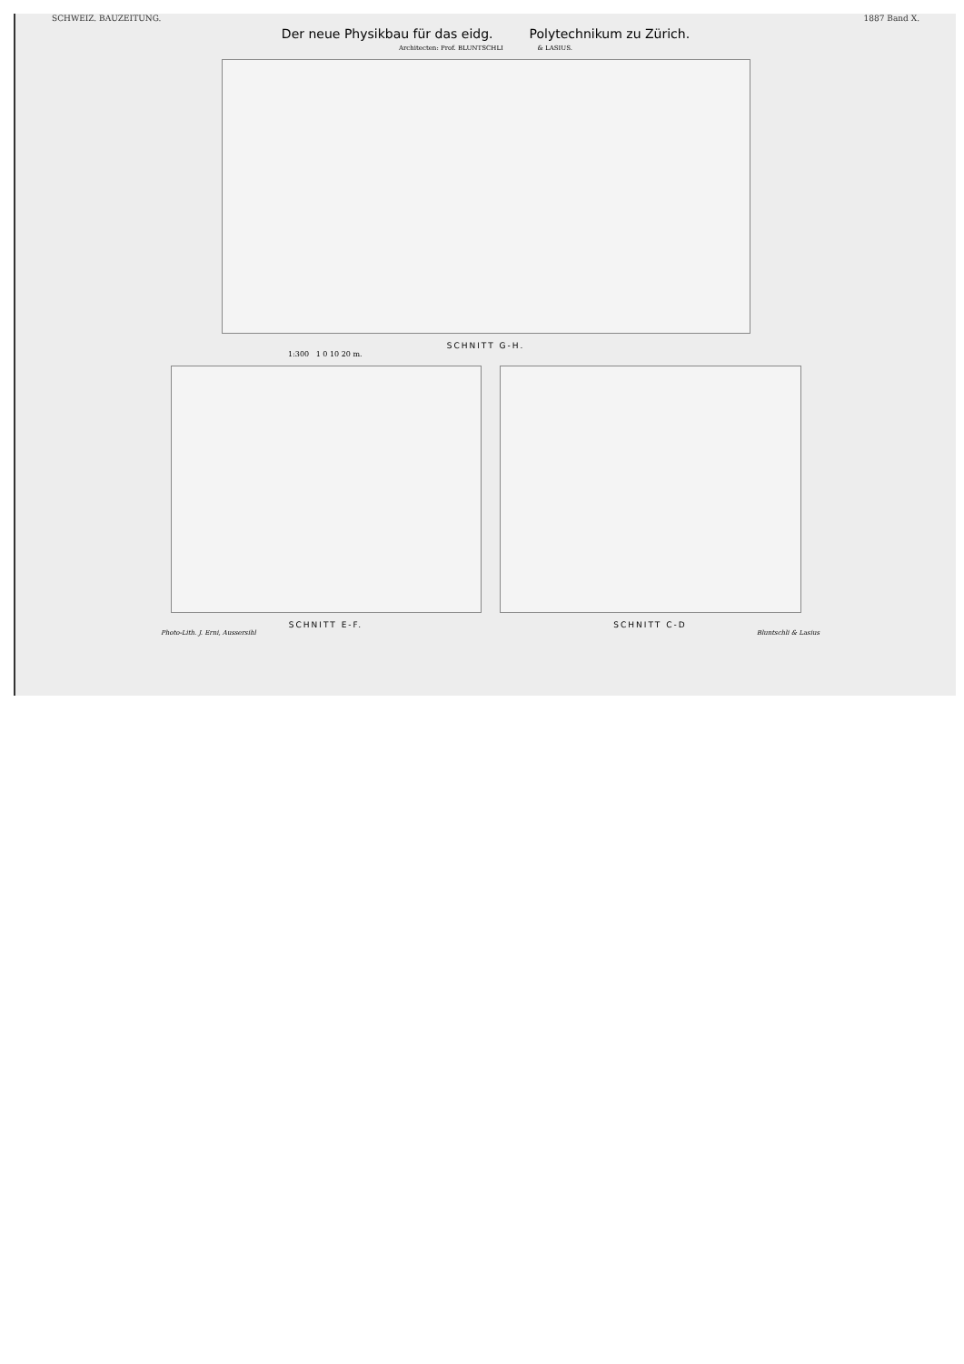SCHWEIZ. BAUZEITUNG. 1887 Band X.
Der neue Physikbau für das eidg. Polytechnikum zu Zürich.
Architecten: Prof. BLUNTSCHLI & LASIUS.
SCHNITT G-H.
1:300 1 0 10 20 m.
SCHNITT E-F. SCHNITT C-D
Photo-Lith. J. Erni, Aussersihl Bluntschli & Lasius